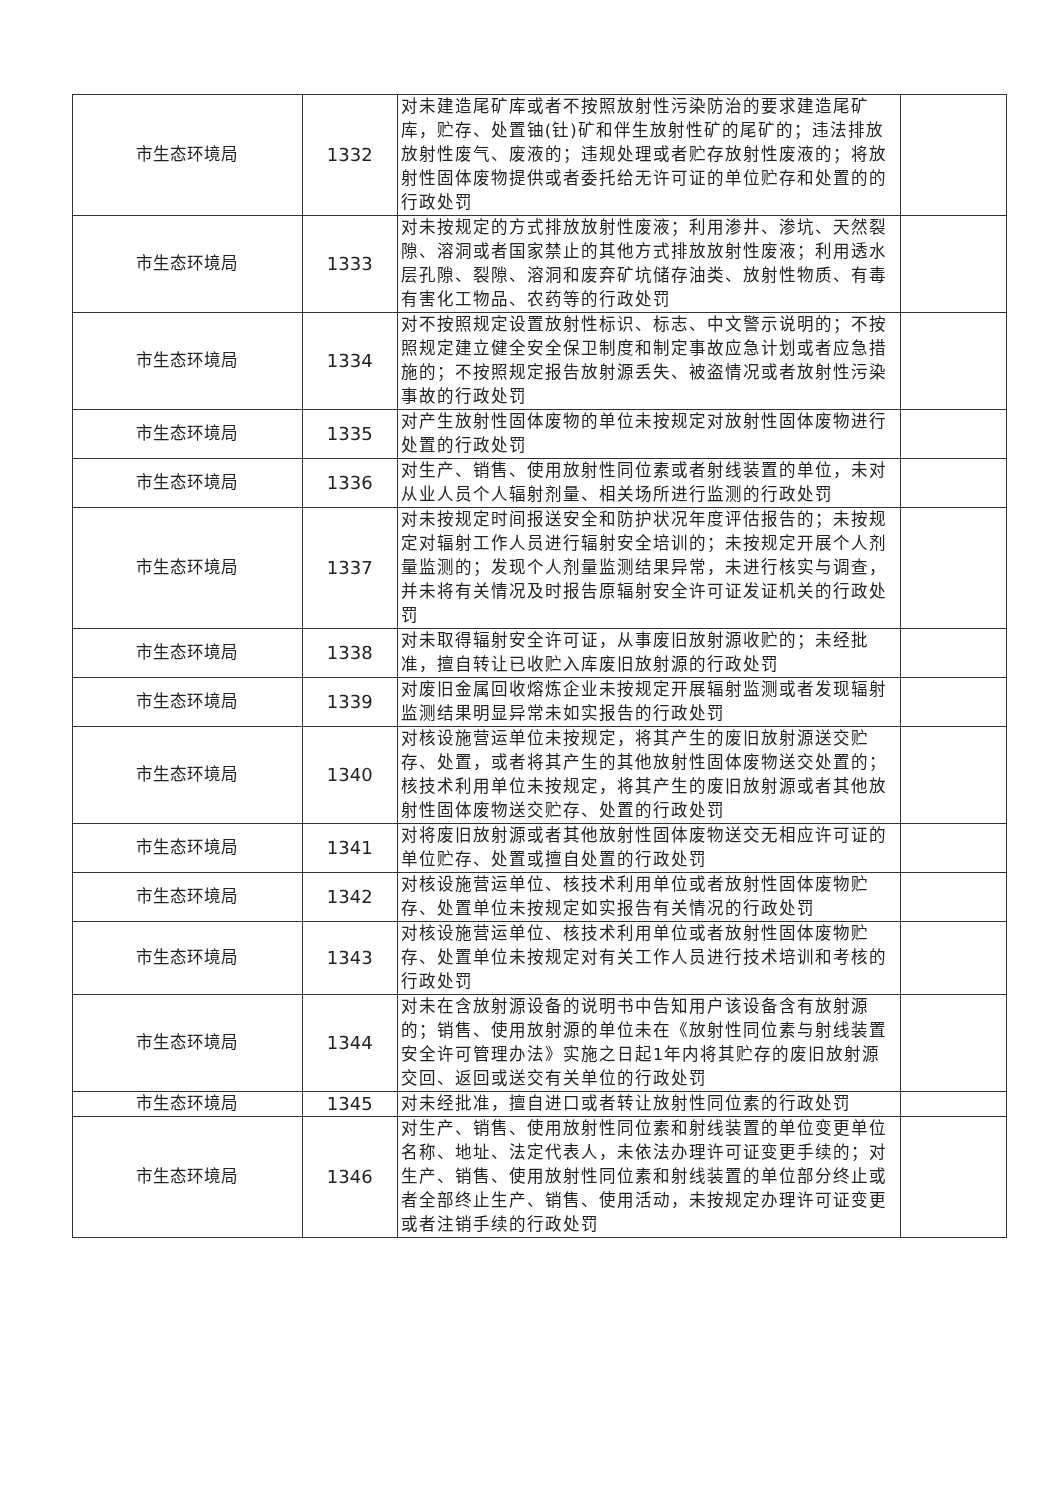| 市生态环境局 | 1332 | 对未建造尾矿库或者不按照放射性污染防治的要求建造尾矿库，贮存、处置铀(钍)矿和伴生放射性矿的尾矿的；违法排放放射性废气、废液的；违规处理或者贮存放射性废液的；将放射性固体废物提供或者委托给无许可证的单位贮存和处置的的行政处罚 | |
| 市生态环境局 | 1333 | 对未按规定的方式排放放射性废液；利用渗井、渗坑、天然裂隙、溶洞或者国家禁止的其他方式排放放射性废液；利用透水层孔隙、裂隙、溶洞和废弃矿坑储存油类、放射性物质、有毒有害化工物品、农药等的行政处罚 | |
| 市生态环境局 | 1334 | 对不按照规定设置放射性标识、标志、中文警示说明的；不按照规定建立健全安全保卫制度和制定事故应急计划或者应急措施的；不按照规定报告放射源丢失、被盗情况或者放射性污染事故的行政处罚 | |
| 市生态环境局 | 1335 | 对产生放射性固体废物的单位未按规定对放射性固体废物进行处置的行政处罚 | |
| 市生态环境局 | 1336 | 对生产、销售、使用放射性同位素或者射线装置的单位，未对从业人员个人辐射剂量、相关场所进行监测的行政处罚 | |
| 市生态环境局 | 1337 | 对未按规定时间报送安全和防护状况年度评估报告的；未按规定对辐射工作人员进行辐射安全培训的；未按规定开展个人剂量监测的；发现个人剂量监测结果异常，未进行核实与调查，并未将有关情况及时报告原辐射安全许可证发证机关的行政处罚 | |
| 市生态环境局 | 1338 | 对未取得辐射安全许可证，从事废旧放射源收贮的；未经批准，擅自转让已收贮入库废旧放射源的行政处罚 | |
| 市生态环境局 | 1339 | 对废旧金属回收熔炼企业未按规定开展辐射监测或者发现辐射监测结果明显异常未如实报告的行政处罚 | |
| 市生态环境局 | 1340 | 对核设施营运单位未按规定，将其产生的废旧放射源送交贮存、处置，或者将其产生的其他放射性固体废物送交处置的；核技术利用单位未按规定，将其产生的废旧放射源或者其他放射性固体废物送交贮存、处置的行政处罚 | |
| 市生态环境局 | 1341 | 对将废旧放射源或者其他放射性固体废物送交无相应许可证的单位贮存、处置或擅自处置的行政处罚 | |
| 市生态环境局 | 1342 | 对核设施营运单位、核技术利用单位或者放射性固体废物贮存、处置单位未按规定如实报告有关情况的行政处罚 | |
| 市生态环境局 | 1343 | 对核设施营运单位、核技术利用单位或者放射性固体废物贮存、处置单位未按规定对有关工作人员进行技术培训和考核的行政处罚 | |
| 市生态环境局 | 1344 | 对未在含放射源设备的说明书中告知用户该设备含有放射源的；销售、使用放射源的单位未在《放射性同位素与射线装置安全许可管理办法》实施之日起1年内将其贮存的废旧放射源交回、返回或送交有关单位的行政处罚 | |
| 市生态环境局 | 1345 | 对未经批准，擅自进口或者转让放射性同位素的行政处罚 | |
| 市生态环境局 | 1346 | 对生产、销售、使用放射性同位素和射线装置的单位变更单位名称、地址、法定代表人，未依法办理许可证变更手续的；对生产、销售、使用放射性同位素和射线装置的单位部分终止或者全部终止生产、销售、使用活动，未按规定办理许可证变更或者注销手续的行政处罚 | |